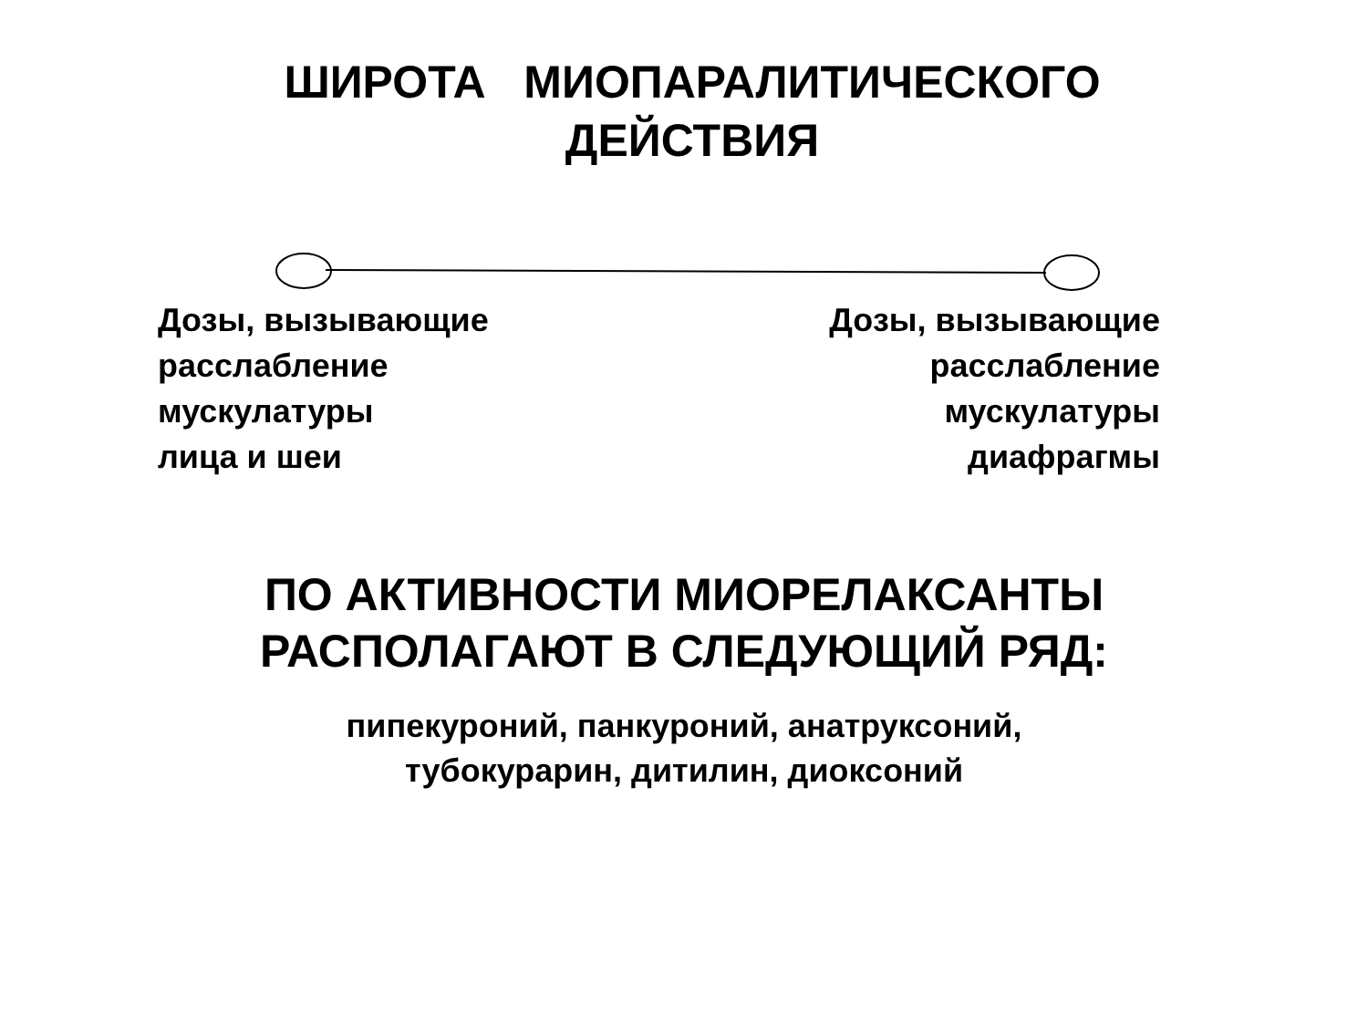ШИРОТА МИОПАРАЛИТИЧЕСКОГО ДЕЙСТВИЯ
Дозы, вызывающие
расслабление
мускулатуры
лица и шеи
Дозы, вызывающие
расслабление
мускулатуры
диафрагмы
ПО АКТИВНОСТИ МИОРЕЛАКСАНТЫ
РАСПОЛАГАЮТ В СЛЕДУЮЩИЙ РЯД:
пипекуроний, панкуроний, анатруксоний,
тубокурарин, дитилин, диоксоний